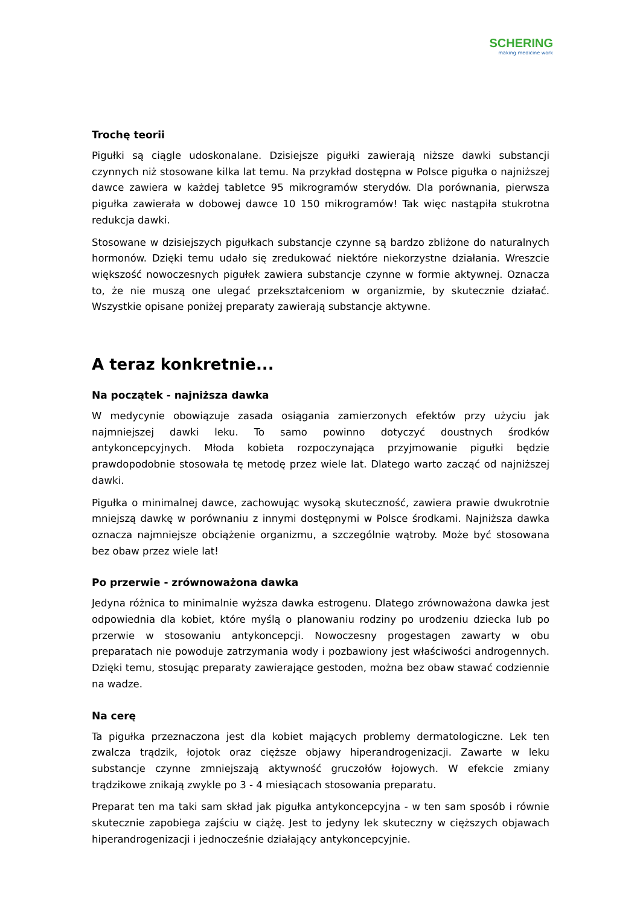SCHERING
making medicine work
Trochę teorii
Pigułki są ciągle udoskonalane. Dzisiejsze pigułki zawierają niższe dawki substancji czynnych niż stosowane kilka lat temu. Na przykład dostępna w Polsce pigułka o najniższej dawce zawiera w każdej tabletce 95 mikrogramów sterydów. Dla porównania, pierwsza pigułka zawierała w dobowej dawce 10 150 mikrogramów! Tak więc nastąpiła stukrotna redukcja dawki.
Stosowane w dzisiejszych pigułkach substancje czynne są bardzo zbliżone do naturalnych hormonów. Dzięki temu udało się zredukować niektóre niekorzystne działania. Wreszcie większość nowoczesnych pigułek zawiera substancje czynne w formie aktywnej. Oznacza to, że nie muszą one ulegać przekształceniom w organizmie, by skutecznie działać. Wszystkie opisane poniżej preparaty zawierają substancje aktywne.
A teraz konkretnie...
Na początek - najniższa dawka
W medycynie obowiązuje zasada osiągania zamierzonych efektów przy użyciu jak najmniejszej dawki leku. To samo powinno dotyczyć doustnych środków antykoncepcyjnych. Młoda kobieta rozpoczynająca przyjmowanie pigułki będzie prawdopodobnie stosowała tę metodę przez wiele lat. Dlatego warto zacząć od najniższej dawki.
Pigułka o minimalnej dawce, zachowując wysoką skuteczność, zawiera prawie dwukrotnie mniejszą dawkę w porównaniu z innymi dostępnymi w Polsce środkami. Najniższa dawka oznacza najmniejsze obciążenie organizmu, a szczególnie wątroby. Może być stosowana bez obaw przez wiele lat!
Po przerwie - zrównoważona dawka
Jedyna różnica to minimalnie wyższa dawka estrogenu. Dlatego zrównoważona dawka jest odpowiednia dla kobiet, które myślą o planowaniu rodziny po urodzeniu dziecka lub po przerwie w stosowaniu antykoncepcji. Nowoczesny progestagen zawarty w obu preparatach nie powoduje zatrzymania wody i pozbawiony jest właściwości androgennych. Dzięki temu, stosując preparaty zawierające gestoden, można bez obaw stawać codziennie na wadze.
Na cerę
Ta pigułka przeznaczona jest dla kobiet mających problemy dermatologiczne. Lek ten zwalcza trądzik, łojotok oraz cięższe objawy hiperandrogenizacji. Zawarte w leku substancje czynne zmniejszają aktywność gruczołów łojowych. W efekcie zmiany trądzikowe znikają zwykle po 3 - 4 miesiącach stosowania preparatu.
Preparat ten ma taki sam skład jak pigułka antykoncepcyjna - w ten sam sposób i równie skutecznie zapobiega zajściu w ciążę. Jest to jedyny lek skuteczny w cięższych objawach hiperandrogenizacji i jednocześnie działający antykoncepcyjnie.